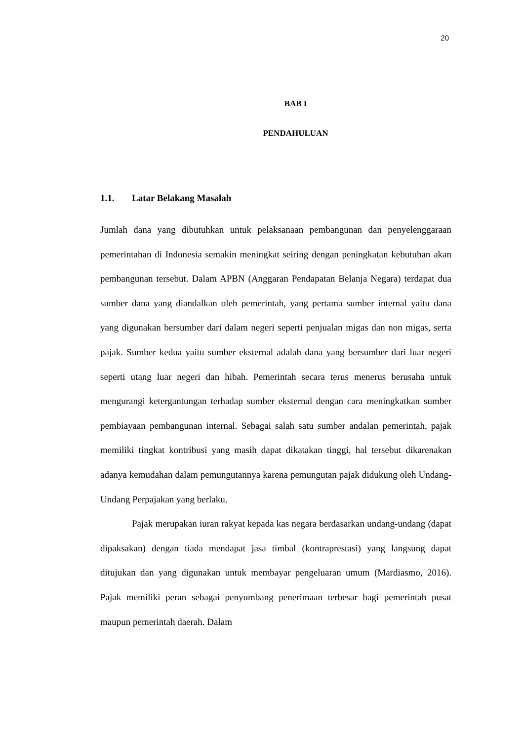20
BAB I
PENDAHULUAN
1.1. Latar Belakang Masalah
Jumlah dana yang dibutuhkan untuk pelaksanaan pembangunan dan penyelenggaraan pemerintahan di Indonesia semakin meningkat seiring dengan peningkatan kebutuhan akan pembangunan tersebut. Dalam APBN (Anggaran Pendapatan Belanja Negara) terdapat dua sumber dana yang diandalkan oleh pemerintah, yang pertama sumber internal yaitu dana yang digunakan bersumber dari dalam negeri seperti penjualan migas dan non migas, serta pajak. Sumber kedua yaitu sumber eksternal adalah dana yang bersumber dari luar negeri seperti utang luar negeri dan hibah. Pemerintah secara terus menerus berusaha untuk mengurangi ketergantungan terhadap sumber eksternal dengan cara meningkatkan sumber pembiayaan pembangunan internal. Sebagai salah satu sumber andalan pemerintah, pajak memiliki tingkat kontribusi yang masih dapat dikatakan tinggi, hal tersebut dikarenakan adanya kemudahan dalam pemungutannya karena pemungutan pajak didukung oleh Undang-Undang Perpajakan yang berlaku.
Pajak merupakan iuran rakyat kepada kas negara berdasarkan undang-undang (dapat dipaksakan) dengan tiada mendapat jasa timbal (kontraprestasi) yang langsung dapat ditujukan dan yang digunakan untuk membayar pengeluaran umum (Mardiasmo, 2016). Pajak memiliki peran sebagai penyumbang penerimaan terbesar bagi pemerintah pusat maupun pemerintah daerah. Dalam